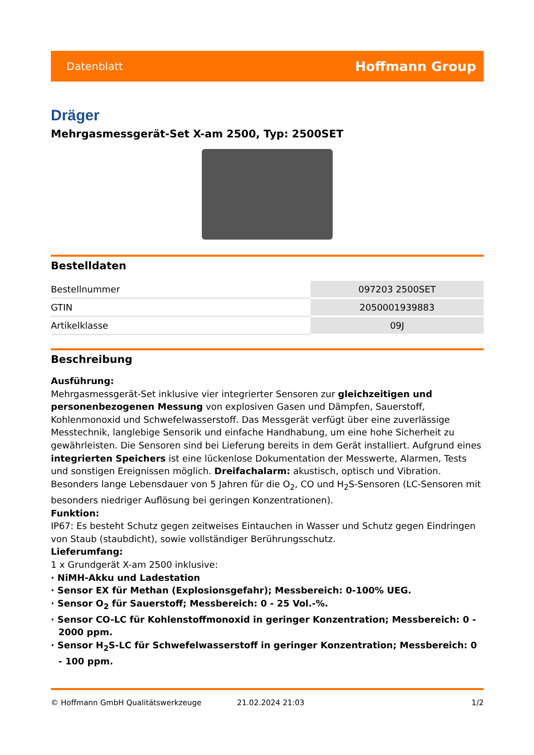Datenblatt Hoffmann Group
Dräger
Mehrgasmessgerät-Set X-am 2500, Typ: 2500SET
Bestelldaten
| Bestellnummer | 097203 2500SET |
| GTIN | 2050001939883 |
| Artikelklasse | 09J |
Beschreibung
Ausführung:
Mehrgasmessgerät-Set inklusive vier integrierter Sensoren zur gleichzeitigen und personenbezogenen Messung von explosiven Gasen und Dämpfen, Sauerstoff, Kohlenmonoxid und Schwefelwasserstoff. Das Messgerät verfügt über eine zuverlässige Messtechnik, langlebige Sensorik und einfache Handhabung, um eine hohe Sicherheit zu gewährleisten. Die Sensoren sind bei Lieferung bereits in dem Gerät installiert. Aufgrund eines integrierten Speichers ist eine lückenlose Dokumentation der Messwerte, Alarmen, Tests und sonstigen Ereignissen möglich. Dreifachalarm: akustisch, optisch und Vibration. Besonders lange Lebensdauer von 5 Jahren für die O<sub>2</sub>, CO und H<sub>2</sub>S-Sensoren (LC-Sensoren mit besonders niedriger Auflösung bei geringen Konzentrationen).
Funktion:
IP67: Es besteht Schutz gegen zeitweises Eintauchen in Wasser und Schutz gegen Eindringen von Staub (staubdicht), sowie vollständiger Berührungsschutz.
Lieferumfang:
1 x Grundgerät X-am 2500 inklusive:
· NiMH-Akku und Ladestation
· Sensor EX für Methan (Explosionsgefahr); Messbereich: 0-100% UEG.
· Sensor O<sub>2</sub> für Sauerstoff; Messbereich: 0 - 25 Vol.-%.
· Sensor CO-LC für Kohlenstoffmonoxid in geringer Konzentration; Messbereich: 0 - 2000 ppm.
· Sensor H<sub>2</sub>S-LC für Schwefelwasserstoff in geringer Konzentration; Messbereich: 0 - 100 ppm.
© Hoffmann GmbH Qualitätswerkzeuge 21.02.2024 21:03 1/2